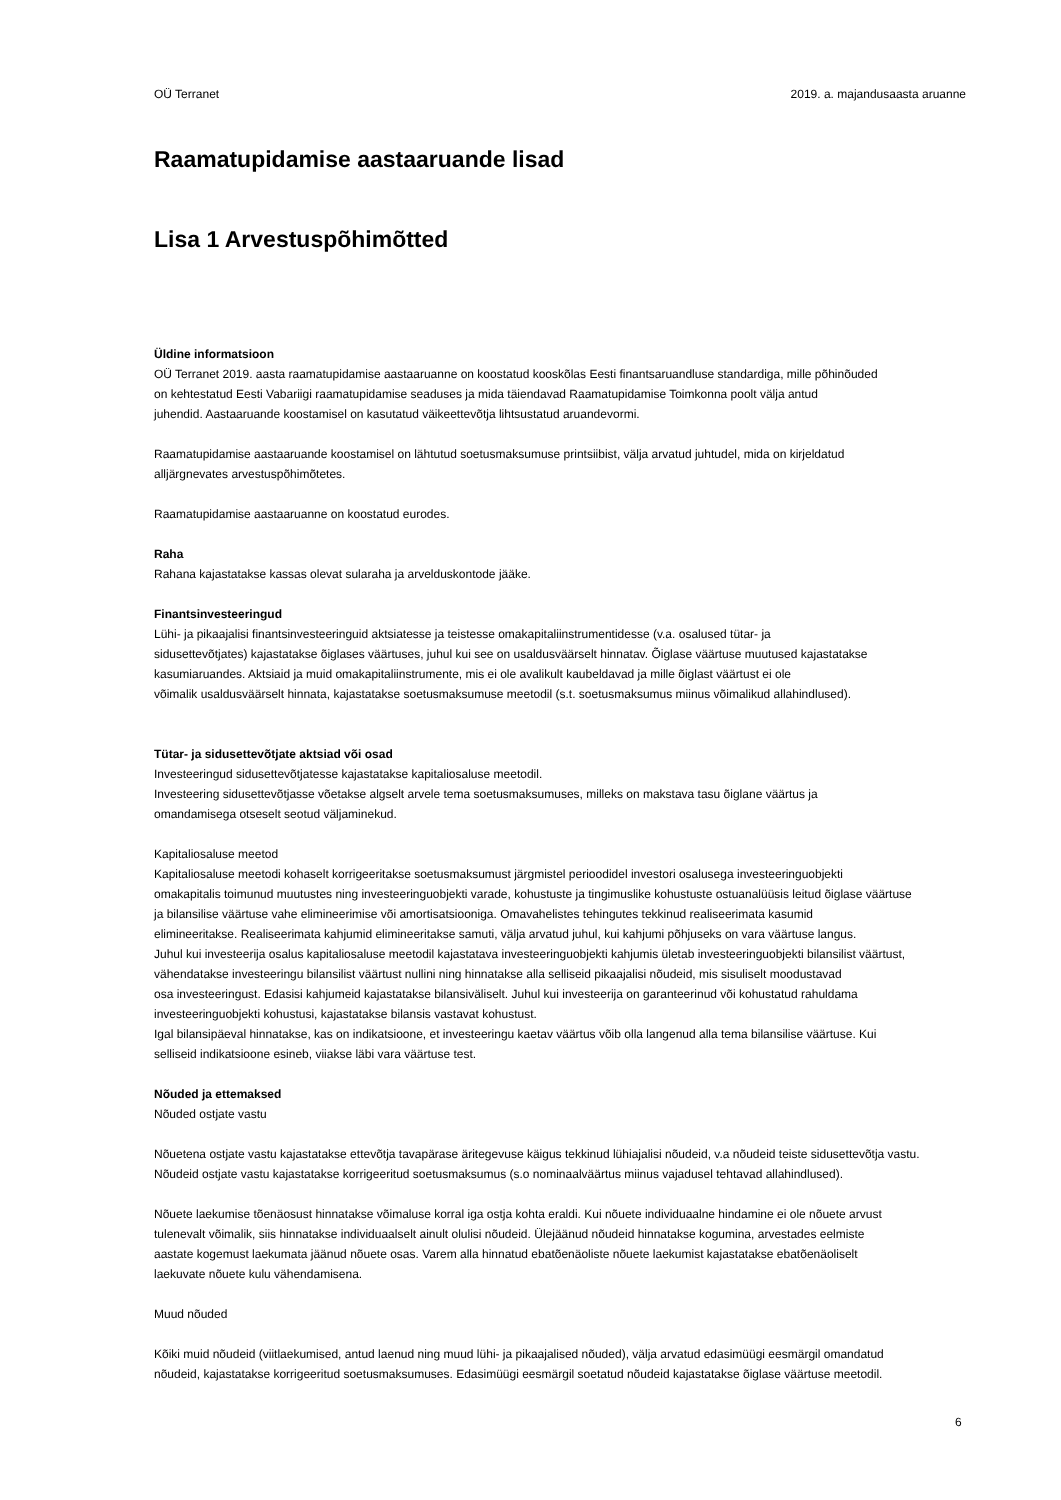OÜ Terranet 2019. a. majandusaasta aruanne
Raamatupidamise aastaaruande lisad
Lisa 1 Arvestuspõhimõtted
Üldine informatsioon
OÜ Terranet 2019. aasta raamatupidamise aastaaruanne on koostatud kooskõlas Eesti finantsaruandluse standardiga, mille põhinõuded
on kehtestatud Eesti Vabariigi raamatupidamise seaduses ja mida täiendavad Raamatupidamise Toimkonna poolt välja antud
juhendid. Aastaaruande koostamisel on kasutatud väikeettevõtja lihtsustatud aruandevormi.
Raamatupidamise aastaaruande koostamisel on lähtutud soetusmaksumuse printsiibist, välja arvatud juhtudel, mida on kirjeldatud
alljärgnevates arvestuspõhimõtetes.
Raamatupidamise aastaaruanne on koostatud eurodes.
Raha
Rahana kajastatakse kassas olevat sularaha ja arvelduskontode jääke.
Finantsinvesteeringud
Lühi- ja pikaajalisi finantsinvesteeringuid aktsiatesse ja teistesse omakapitaliinstrumentidesse (v.a. osalused tütar- ja
sidusettevõtjates) kajastatakse õiglases väärtuses, juhul kui see on usaldusväärselt hinnatav. Õiglase väärtuse muutused kajastatakse
kasumiaruandes. Aktsiaid ja muid omakapitaliinstrumente, mis ei ole avalikult kaubeldavad ja mille õiglast väärtust ei ole
võimalik usaldusväärselt hinnata, kajastatakse soetusmaksumuse meetodil (s.t. soetusmaksumus miinus võimalikud allahindlused).
Tütar- ja sidusettevõtjate aktsiad või osad
Investeeringud sidusettevõtjatesse kajastatakse kapitaliosaluse meetodil.
Investeering sidusettevõtjasse võetakse algselt arvele tema soetusmaksumuses, milleks on makstava tasu õiglane väärtus ja
omandamisega otseselt seotud väljaminekud.
Kapitaliosaluse meetod
Kapitaliosaluse meetodi kohaselt korrigeeritakse soetusmaksumust järgmistel perioodidel investori osalusega investeeringuobjekti
omakapitalis toimunud muutustes ning investeeringuobjekti varade, kohustuste ja tingimuslike kohustuste ostuanalüüsis leitud õiglase väärtuse
ja bilansilise väärtuse vahe elimineerimise või amortisatsiooniga. Omavahelistes tehingutes tekkinud realiseerimata kasumid
elimineeritakse. Realiseerimata kahjumid elimineeritakse samuti, välja arvatud juhul, kui kahjumi põhjuseks on vara väärtuse langus.
Juhul kui investeerija osalus kapitaliosaluse meetodil kajastatava investeeringuobjekti kahjumis ületab investeeringuobjekti bilansilist väärtust,
vähendatakse investeeringu bilansilist väärtust nullini ning hinnatakse alla selliseid pikaajalisi nõudeid, mis sisuliselt moodustavad
osa investeeringust. Edasisi kahjumeid kajastatakse bilansiväliselt. Juhul kui investeerija on garanteerinud või kohustatud rahuldama
investeeringuobjekti kohustusi, kajastatakse bilansis vastavat kohustust.
Igal bilansipäeval hinnatakse, kas on indikatsioone, et investeeringu kaetav väärtus võib olla langenud alla tema bilansilise väärtuse. Kui
selliseid indikatsioone esineb, viiakse läbi vara väärtuse test.
Nõuded ja ettemaksed
Nõuded ostjate vastu
Nõuetena ostjate vastu kajastatakse ettevõtja tavapärase äritegevuse käigus tekkinud lühiajalisi nõudeid, v.a nõudeid teiste sidusettevõtja vastu.
Nõudeid ostjate vastu kajastatakse korrigeeritud soetusmaksumus (s.o nominaalväärtus miinus vajadusel tehtavad allahindlused).
Nõuete laekumise tõenäosust hinnatakse võimaluse korral iga ostja kohta eraldi. Kui nõuete individuaalne hindamine ei ole nõuete arvust
tulenevalt võimalik, siis hinnatakse individuaalselt ainult olulisi nõudeid. Ülejäänud nõudeid hinnatakse kogumina, arvestades eelmiste
aastate kogemust laekumata jäänud nõuete osas. Varem alla hinnatud ebatõenäoliste nõuete laekumist kajastatakse ebatõenäoliselt
laekuvate nõuete kulu vähendamisena.
Muud nõuded
Kõiki muid nõudeid (viitlaekumised, antud laenud ning muud lühi- ja pikaajalised nõuded), välja arvatud edasimüügi eesmärgil omandatud
nõudeid, kajastatakse korrigeeritud soetusmaksumuses. Edasimüügi eesmärgil soetatud nõudeid kajastatakse õiglase väärtuse meetodil.
6